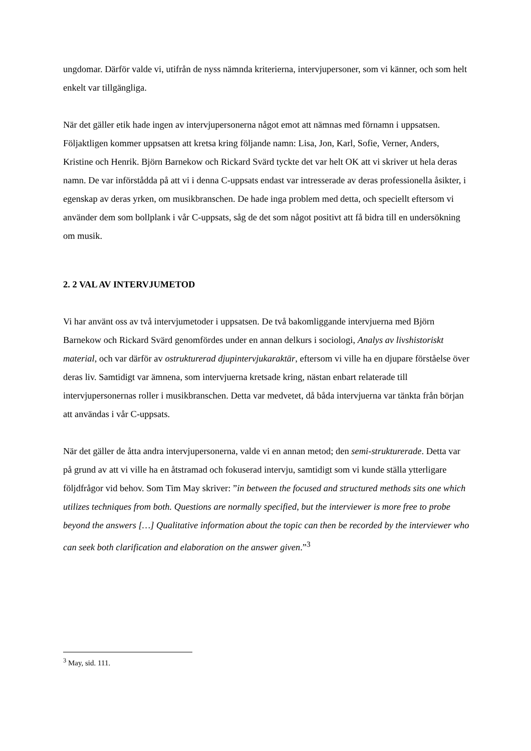ungdomar. Därför valde vi, utifrån de nyss nämnda kriterierna, intervjupersoner, som vi känner, och som helt enkelt var tillgängliga.
När det gäller etik hade ingen av intervjupersonerna något emot att nämnas med förnamn i uppsatsen. Följaktligen kommer uppsatsen att kretsa kring följande namn: Lisa, Jon, Karl, Sofie, Verner, Anders, Kristine och Henrik. Björn Barnekow och Rickard Svärd tyckte det var helt OK att vi skriver ut hela deras namn. De var införstådda på att vi i denna C-uppsats endast var intresserade av deras professionella åsikter, i egenskap av deras yrken, om musikbranschen. De hade inga problem med detta, och speciellt eftersom vi använder dem som bollplank i vår C-uppsats, såg de det som något positivt att få bidra till en undersökning om musik.
2. 2 VAL AV INTERVJUMETOD
Vi har använt oss av två intervjumetoder i uppsatsen. De två bakomliggande intervjuerna med Björn Barnekow och Rickard Svärd genomfördes under en annan delkurs i sociologi, Analys av livshistoriskt material, och var därför av ostrukturerad djupintervjukaraktär, eftersom vi ville ha en djupare förståelse över deras liv. Samtidigt var ämnena, som intervjuerna kretsade kring, nästan enbart relaterade till intervjupersonernas roller i musikbranschen. Detta var medvetet, då båda intervjuerna var tänkta från början att användas i vår C-uppsats.
När det gäller de åtta andra intervjupersonerna, valde vi en annan metod; den semi-strukturerade. Detta var på grund av att vi ville ha en åtstramad och fokuserad intervju, samtidigt som vi kunde ställa ytterligare följdfrågor vid behov. Som Tim May skriver: ”in between the focused and structured methods sits one which utilizes techniques from both. Questions are normally specified, but the interviewer is more free to probe beyond the answers […] Qualitative information about the topic can then be recorded by the interviewer who can seek both clarification and elaboration on the answer given.”<sup>3</sup>
<sup>3</sup> May, sid. 111.